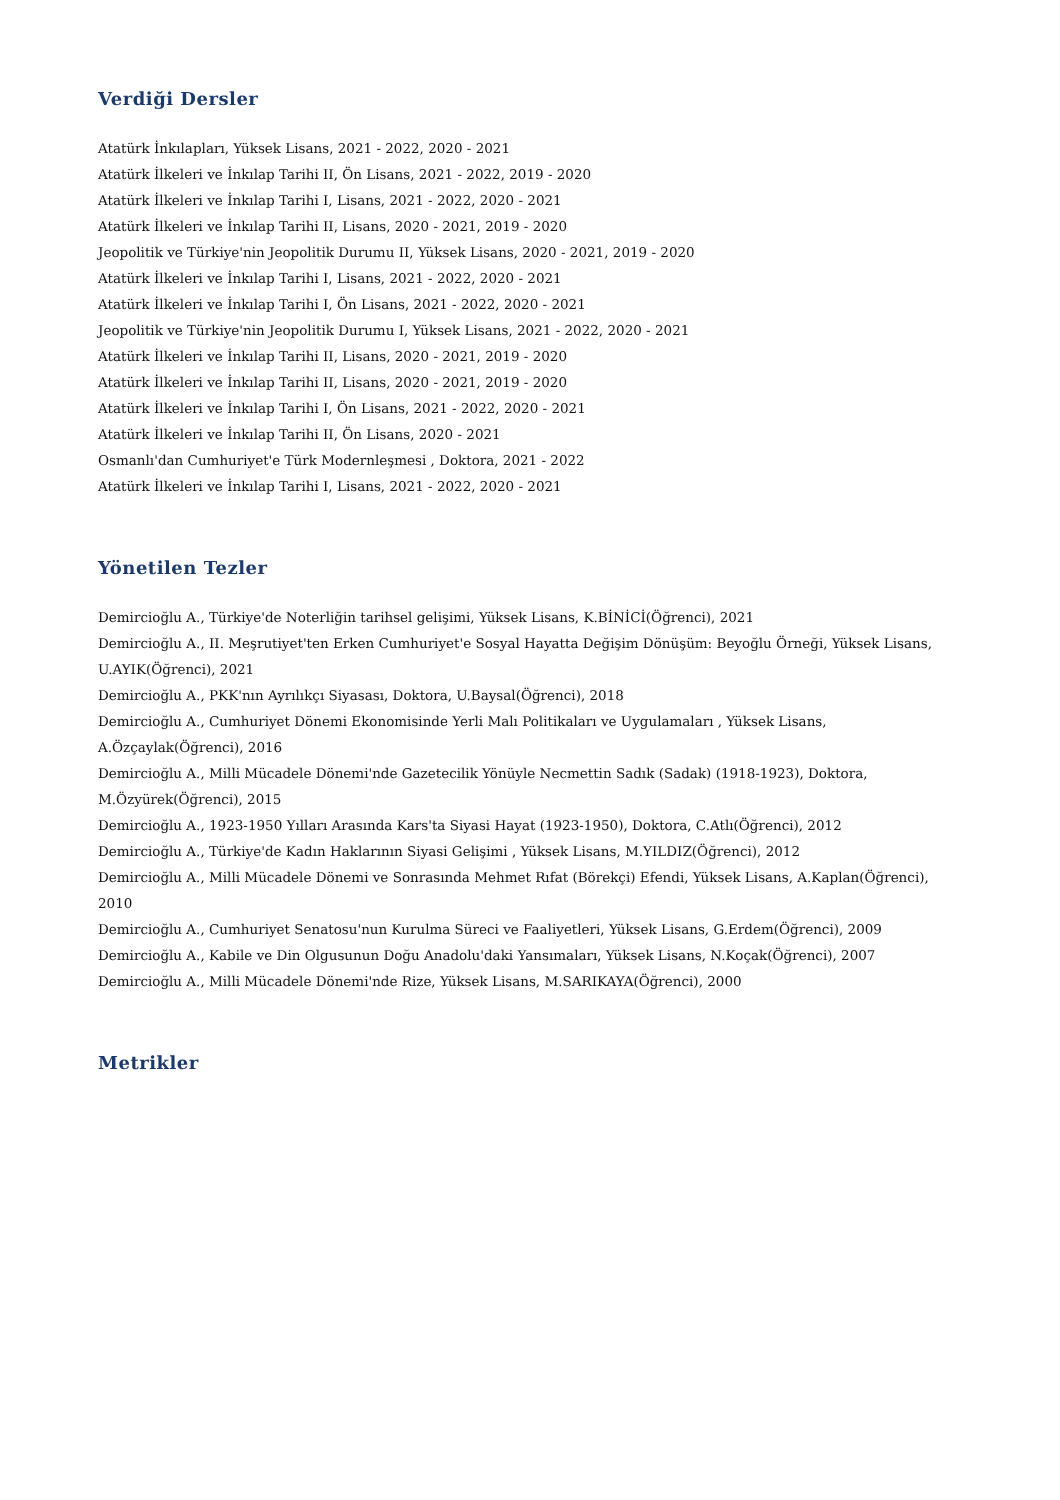Verdiği Dersler
Atatürk İnkılapları, Yüksek Lisans, 2021 - 2022, 2020 - 2021
Atatürk İlkeleri ve İnkılap Tarihi II, Ön Lisans, 2021 - 2022, 2019 - 2020
Atatürk İlkeleri ve İnkılap Tarihi I, Lisans, 2021 - 2022, 2020 - 2021
Atatürk İlkeleri ve İnkılap Tarihi II, Lisans, 2020 - 2021, 2019 - 2020
Jeopolitik ve Türkiye'nin Jeopolitik Durumu II, Yüksek Lisans, 2020 - 2021, 2019 - 2020
Atatürk İlkeleri ve İnkılap Tarihi I, Lisans, 2021 - 2022, 2020 - 2021
Atatürk İlkeleri ve İnkılap Tarihi I, Ön Lisans, 2021 - 2022, 2020 - 2021
Jeopolitik ve Türkiye'nin Jeopolitik Durumu I, Yüksek Lisans, 2021 - 2022, 2020 - 2021
Atatürk İlkeleri ve İnkılap Tarihi II, Lisans, 2020 - 2021, 2019 - 2020
Atatürk İlkeleri ve İnkılap Tarihi II, Lisans, 2020 - 2021, 2019 - 2020
Atatürk İlkeleri ve İnkılap Tarihi I, Ön Lisans, 2021 - 2022, 2020 - 2021
Atatürk İlkeleri ve İnkılap Tarihi II, Ön Lisans, 2020 - 2021
Osmanlı'dan Cumhuriyet'e Türk Modernleşmesi , Doktora, 2021 - 2022
Atatürk İlkeleri ve İnkılap Tarihi I, Lisans, 2021 - 2022, 2020 - 2021
Yönetilen Tezler
Demircioğlu A., Türkiye'de Noterliğin tarihsel gelişimi, Yüksek Lisans, K.BİNİCİ(Öğrenci), 2021
Demircioğlu A., II. Meşrutiyet'ten Erken Cumhuriyet'e Sosyal Hayatta Değişim Dönüşüm: Beyoğlu Örneği, Yüksek Lisans, U.AYIK(Öğrenci), 2021
Demircioğlu A., PKK'nın Ayrılıkçı Siyasası, Doktora, U.Baysal(Öğrenci), 2018
Demircioğlu A., Cumhuriyet Dönemi Ekonomisinde Yerli Malı Politikaları ve Uygulamaları , Yüksek Lisans,
A.Özçaylak(Öğrenci), 2016
Demircioğlu A., Milli Mücadele Dönemi'nde Gazetecilik Yönüyle Necmettin Sadık (Sadak) (1918-1923), Doktora,
M.Özyürek(Öğrenci), 2015
Demircioğlu A., 1923-1950 Yılları Arasında Kars'ta Siyasi Hayat (1923-1950), Doktora, C.Atlı(Öğrenci), 2012
Demircioğlu A., Türkiye'de Kadın Haklarının Siyasi Gelişimi , Yüksek Lisans, M.YILDIZ(Öğrenci), 2012
Demircioğlu A., Milli Mücadele Dönemi ve Sonrasında Mehmet Rıfat (Börekçi) Efendi, Yüksek Lisans, A.Kaplan(Öğrenci), 2010
Demircioğlu A., Cumhuriyet Senatosu'nun Kurulma Süreci ve Faaliyetleri, Yüksek Lisans, G.Erdem(Öğrenci), 2009
Demircioğlu A., Kabile ve Din Olgusunun Doğu Anadolu'daki Yansımaları, Yüksek Lisans, N.Koçak(Öğrenci), 2007
Demircioğlu A., Milli Mücadele Dönemi'nde Rize, Yüksek Lisans, M.SARIKAYA(Öğrenci), 2000
Metrikler